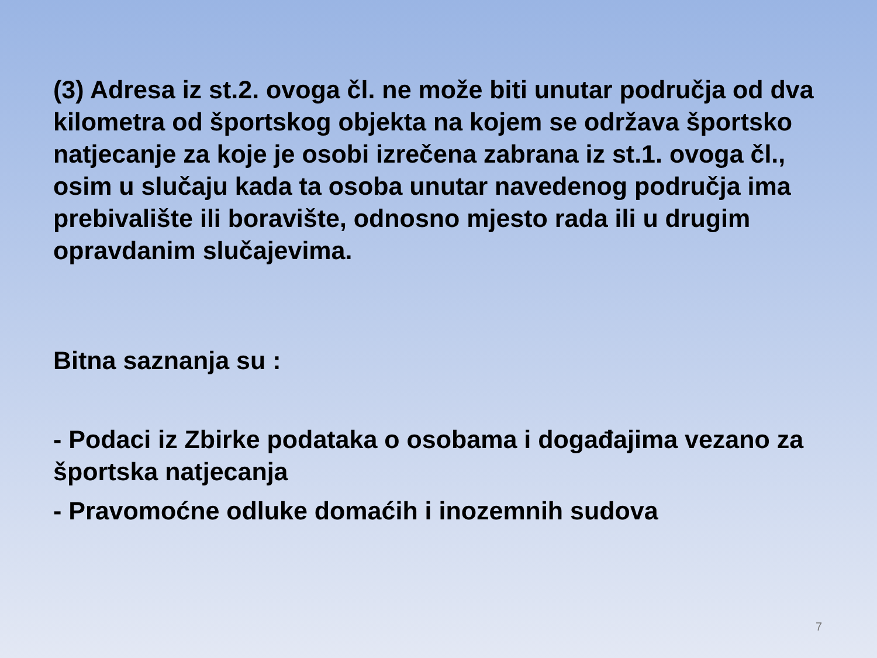(3) Adresa iz st.2. ovoga čl. ne može biti unutar područja od dva kilometra od športskog objekta na kojem se održava športsko natjecanje za koje je osobi izrečena zabrana iz st.1. ovoga čl., osim u slučaju kada ta osoba unutar navedenog područja ima prebivalište ili boravište, odnosno mjesto rada ili u drugim opravdanim slučajevima.
Bitna saznanja su :
- Podaci iz Zbirke podataka o osobama i događajima vezano za športska natjecanja
- Pravomoćne odluke domaćih i inozemnih sudova
7